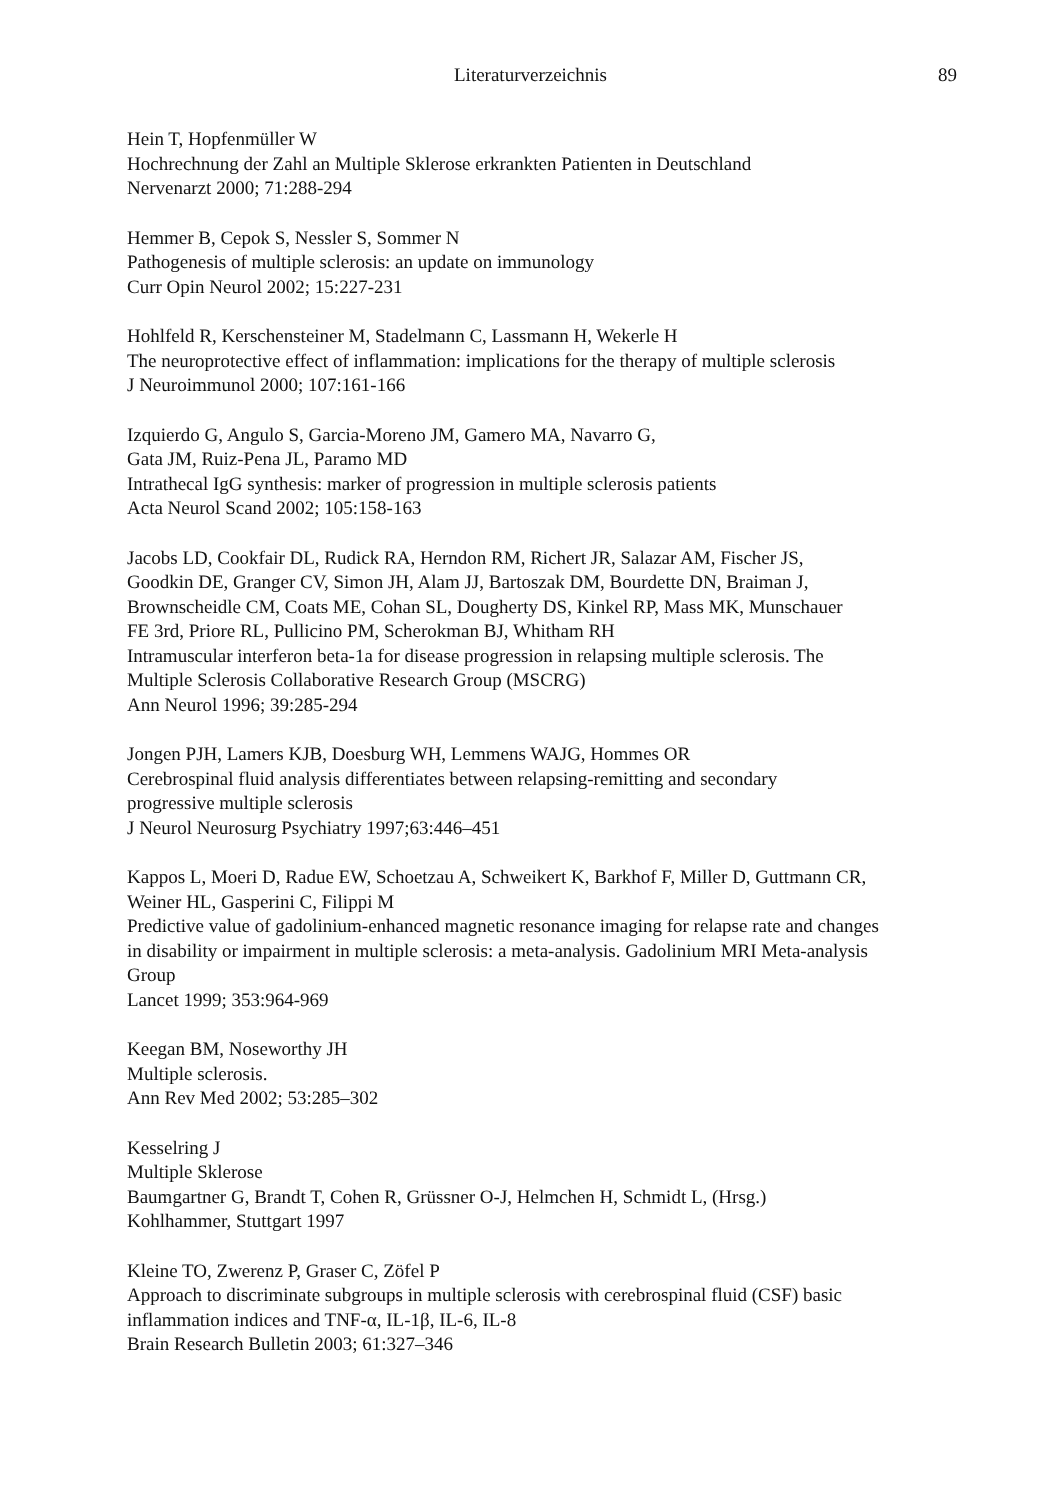Literaturverzeichnis 89
Hein T, Hopfenmüller W
Hochrechnung der Zahl an Multiple Sklerose erkrankten Patienten in Deutschland
Nervenarzt 2000; 71:288-294
Hemmer B, Cepok S, Nessler S, Sommer N
Pathogenesis of multiple sclerosis: an update on immunology
Curr Opin Neurol 2002; 15:227-231
Hohlfeld R, Kerschensteiner M, Stadelmann C, Lassmann H, Wekerle H
The neuroprotective effect of inflammation: implications for the therapy of multiple sclerosis
J Neuroimmunol 2000; 107:161-166
Izquierdo G, Angulo S, Garcia-Moreno JM, Gamero MA, Navarro G,
Gata JM, Ruiz-Pena JL, Paramo MD
Intrathecal IgG synthesis: marker of progression in multiple sclerosis patients
Acta Neurol Scand 2002; 105:158-163
Jacobs LD, Cookfair DL, Rudick RA, Herndon RM, Richert JR, Salazar AM, Fischer JS,
Goodkin DE, Granger CV, Simon JH, Alam JJ, Bartoszak DM, Bourdette DN, Braiman J,
Brownscheidle CM, Coats ME, Cohan SL, Dougherty DS, Kinkel RP, Mass MK, Munschauer
FE 3rd, Priore RL, Pullicino PM, Scherokman BJ, Whitham RH
Intramuscular interferon beta-1a for disease progression in relapsing multiple sclerosis. The
Multiple Sclerosis Collaborative Research Group (MSCRG)
Ann Neurol 1996; 39:285-294
Jongen PJH, Lamers KJB, Doesburg WH, Lemmens WAJG, Hommes OR
Cerebrospinal fluid analysis differentiates between relapsing-remitting and secondary
progressive multiple sclerosis
J Neurol Neurosurg Psychiatry 1997;63:446–451
Kappos L, Moeri D, Radue EW, Schoetzau A, Schweikert K, Barkhof F, Miller D, Guttmann CR,
Weiner HL, Gasperini C, Filippi M
Predictive value of gadolinium-enhanced magnetic resonance imaging for relapse rate and changes
in disability or impairment in multiple sclerosis: a meta-analysis. Gadolinium MRI Meta-analysis
Group
Lancet 1999; 353:964-969
Keegan BM, Noseworthy JH
Multiple sclerosis.
Ann Rev Med 2002; 53:285–302
Kesselring J
Multiple Sklerose
Baumgartner G, Brandt T, Cohen R, Grüssner O-J, Helmchen H, Schmidt L, (Hrsg.)
Kohlhammer, Stuttgart 1997
Kleine TO, Zwerenz P, Graser C, Zöfel P
Approach to discriminate subgroups in multiple sclerosis with cerebrospinal fluid (CSF) basic
inflammation indices and TNF-α, IL-1β, IL-6, IL-8
Brain Research Bulletin 2003; 61:327–346